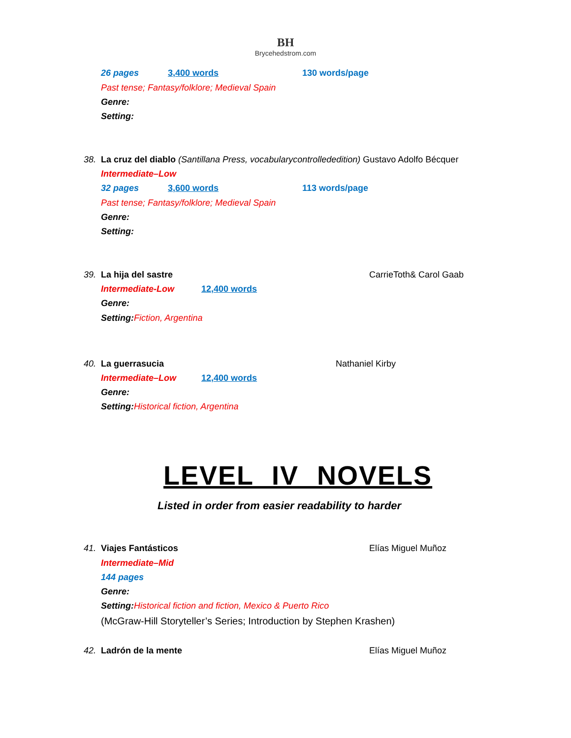BH
Brycehedstrom.com
26 pages 3,400 words 130 words/page
Past tense; Fantasy/folklore; Medieval Spain
Genre:
Setting:
38. La cruz del diablo (Santillana Press, vocabularycontrollededition) Gustavo Adolfo Bécquer
Intermediate–Low
32 pages 3,600 words 113 words/page
Past tense; Fantasy/folklore; Medieval Spain
Genre:
Setting:
39. La hija del sastre CarrieToth& Carol Gaab
Intermediate-Low 12,400 words
Genre:
Setting: Fiction, Argentina
40. La guerrasucia Nathaniel Kirby
Intermediate–Low 12,400 words
Genre:
Setting: Historical fiction, Argentina
LEVEL IV NOVELS
Listed in order from easier readability to harder
41. Viajes Fantásticos Elías Miguel Muñoz
Intermediate–Mid
144 pages
Genre:
Setting: Historical fiction and fiction, Mexico & Puerto Rico
(McGraw-Hill Storyteller’s Series; Introduction by Stephen Krashen)
42. Ladrón de la mente Elías Miguel Muñoz